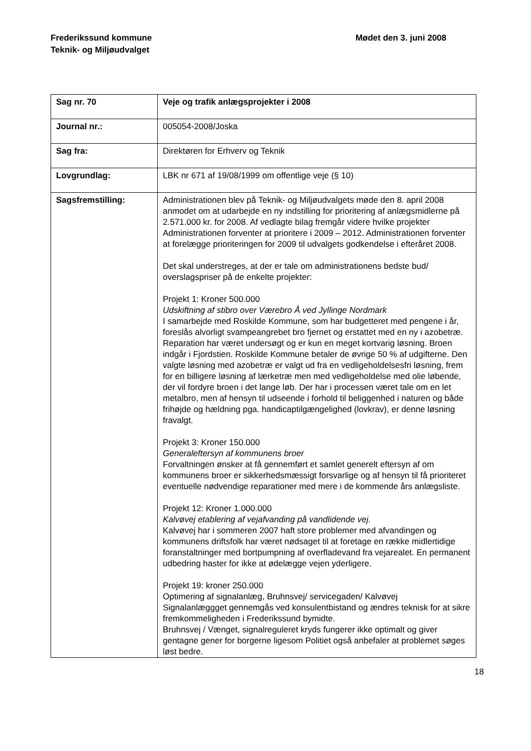Frederikssund kommune
Teknik- og Miljøudvalget
Mødet den 3. juni 2008
| Sag nr. 70 | Veje og trafik anlægsprojekter i 2008 |
| Journal nr.: | 005054-2008/Joska |
| Sag fra: | Direktøren for Erhverv og Teknik |
| Lovgrundlag: | LBK nr 671 af 19/08/1999 om offentlige veje (§ 10) |
| Sagsfremstilling: | Administrationen blev på Teknik- og Miljøudvalgets møde den 8. april 2008 anmodet om at udarbejde en ny indstilling for prioritering af anlægsmidlerne på 2.571.000 kr. for 2008. Af vedlagte bilag fremgår videre hvilke projekter Administrationen forventer at prioritere i 2009 – 2012. Administrationen forventer at forelægge prioriteringen for 2009 til udvalgets godkendelse i efteråret 2008. Det skal understreges, at der er tale om administrationens bedste bud/ overslagspriser på de enkelte projekter: Projekt 1: Kroner 500.000 Udskiftning af stibro over Værebro Å ved Jyllinge Nordmark I samarbejde med Roskilde Kommune, som har budgetteret med pengene i år, foreslås alvorligt svampeangrebet bro fjernet og erstattet med en ny i azobetræ. Reparation har været undersøgt og er kun en meget kortvarig løsning. Broen indgår i Fjordstien. Roskilde Kommune betaler de øvrige 50 % af udgifterne. Den valgte løsning med azobetræ er valgt ud fra en vedligeholdelsesfri løsning, frem for en billigere løsning af lærketræ men med vedligeholdelse med olie løbende, der vil fordyre broen i det lange løb. Der har i processen været tale om en let metalbro, men af hensyn til udseende i forhold til beliggenhed i naturen og både frihøjde og hældning pga. handicaptilgængelighed (lovkrav), er denne løsning fravalgt. Projekt 3: Kroner 150.000 Generaleftersyn af kommunens broer Forvaltningen ønsker at få gennemført et samlet generelt eftersyn af om kommunens broer er sikkerhedsmæssigt forsvarlige og af hensyn til få prioriteret eventuelle nødvendige reparationer med mere i de kommende års anlægsliste. Projekt 12: Kroner 1.000.000 Kalvøvej etablering af vejafvanding på vandlidende vej. Kalvøvej har i sommeren 2007 haft store problemer med afvandingen og kommunens driftsfolk har været nødsaget til at foretage en række midlertidige foranstaltninger med bortpumpning af overfladevand fra vejarealet. En permanent udbedring haster for ikke at ødelægge vejen yderligere. Projekt 19: kroner 250.000 Optimering af signalanlæg, Bruhnsvej/ servicegaden/ Kalvøvej Signalanlæggget gennemgås ved konsulentbistand og ændres teknisk for at sikre fremkommeligheden i Frederikssund bymidte. Bruhnsvej / Vænget, signalreguleret kryds fungerer ikke optimalt og giver gentagne gener for borgerne ligesom Politiet også anbefaler at problemet søges løst bedre. |
18